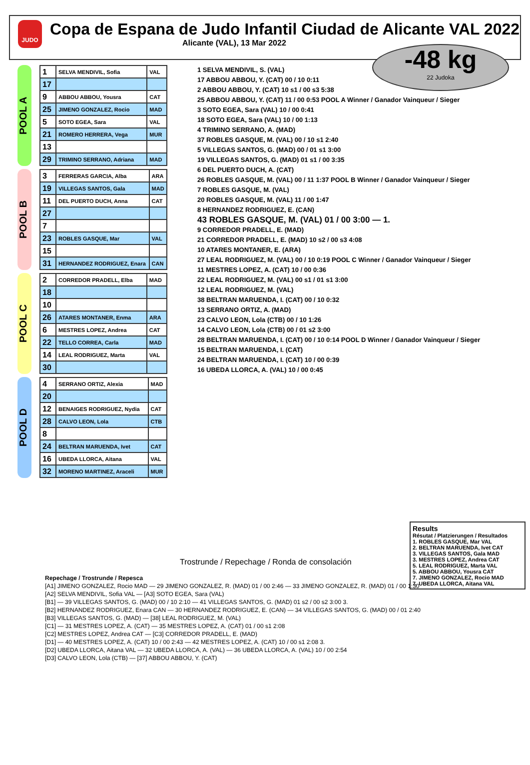JUDO
Copa de Espana de Judo Infantil Ciudad de Alicante VAL 2022
Alicante (VAL), 13 Mar 2022
-48 kg
22 Judoka
POOL A
| 1 | SELVA MENDIVIL, Sofia | VAL |
| 17 | | |
| 9 | ABBOU ABBOU, Yousra | CAT |
| 25 | JIMENO GONZALEZ, Rocio | MAD |
| 5 | SOTO EGEA, Sara | VAL |
| 21 | ROMERO HERRERA, Vega | MUR |
| 13 | | |
| 29 | TRIMINO SERRANO, Adriana | MAD |
POOL B
| 3 | FERRERAS GARCIA, Alba | ARA |
| 19 | VILLEGAS SANTOS, Gala | MAD |
| 11 | DEL PUERTO DUCH, Anna | CAT |
| 27 | | |
| 7 | | |
| 23 | ROBLES GASQUE, Mar | VAL |
| 15 | | |
| 31 | HERNANDEZ RODRIGUEZ, Enara | CAN |
POOL C
| 2 | CORREDOR PRADELL, Elba | MAD |
| 18 | | |
| 10 | | |
| 26 | ATARES MONTANER, Enma | ARA |
| 6 | MESTRES LOPEZ, Andrea | CAT |
| 22 | TELLO CORREA, Carla | MAD |
| 14 | LEAL RODRIGUEZ, Marta | VAL |
| 30 | | |
POOL D
| 4 | SERRANO ORTIZ, Alexia | MAD |
| 20 | | |
| 12 | BENAIGES RODRIGUEZ, Nydia | CAT |
| 28 | CALVO LEON, Lola | CTB |
| 8 | | |
| 24 | BELTRAN MARUENDA, Ivet | CAT |
| 16 | UBEDA LLORCA, Aitana | VAL |
| 32 | MORENO MARTINEZ, Araceli | MUR |
1 SELVA MENDIVIL, S. (VAL)
17 ABBOU ABBOU, Y. (CAT) 00 / 10 0:11
2 ABBOU ABBOU, Y. (CAT) 10 s1 / 00 s3 5:38
25 ABBOU ABBOU, Y. (CAT) 11 / 00 0:53 POOL A Winner / Ganador Vainqueur / Sieger
3 SOTO EGEA, Sara (VAL) 10 / 00 0:41
18 SOTO EGEA, Sara (VAL) 10 / 00 1:13
4 TRIMINO SERRANO, A. (MAD)
37 ROBLES GASQUE, M. (VAL) 00 / 10 s1 2:40
5 VILLEGAS SANTOS, G. (MAD) 00 / 01 s1 3:00
19 VILLEGAS SANTOS, G. (MAD) 01 s1 / 00 3:35
6 DEL PUERTO DUCH, A. (CAT)
26 ROBLES GASQUE, M. (VAL) 00 / 11 1:37 POOL B Winner / Ganador Vainqueur / Sieger
7 ROBLES GASQUE, M. (VAL)
20 ROBLES GASQUE, M. (VAL) 11 / 00 1:47
8 HERNANDEZ RODRIGUEZ, E. (CAN)
43 ROBLES GASQUE, M. (VAL) 01 / 00 3:00 — 1.
9 CORREDOR PRADELL, E. (MAD)
21 CORREDOR PRADELL, E. (MAD) 10 s2 / 00 s3 4:08
10 ATARES MONTANER, E. (ARA)
27 LEAL RODRIGUEZ, M. (VAL) 00 / 10 0:19 POOL C Winner / Ganador Vainqueur / Sieger
11 MESTRES LOPEZ, A. (CAT) 10 / 00 0:36
22 LEAL RODRIGUEZ, M. (VAL) 00 s1 / 01 s1 3:00
12 LEAL RODRIGUEZ, M. (VAL)
38 BELTRAN MARUENDA, I. (CAT) 00 / 10 0:32
13 SERRANO ORTIZ, A. (MAD)
23 CALVO LEON, Lola (CTB) 00 / 10 1:26
14 CALVO LEON, Lola (CTB) 00 / 01 s2 3:00
28 BELTRAN MARUENDA, I. (CAT) 00 / 10 0:14 POOL D Winner / Ganador Vainqueur / Sieger
15 BELTRAN MARUENDA, I. (CAT)
24 BELTRAN MARUENDA, I. (CAT) 10 / 00 0:39
16 UBEDA LLORCA, A. (VAL) 10 / 00 0:45
Results
Résutat / Platzierungen / Resultados
1. ROBLES GASQUE, Mar VAL
2. BELTRAN MARUENDA, Ivet CAT
3. VILLEGAS SANTOS, Gala MAD
3. MESTRES LOPEZ, Andrea CAT
5. LEAL RODRIGUEZ, Marta VAL
5. ABBOU ABBOU, Yousra CAT
7. JIMENO GONZALEZ, Rocio MAD
7. UBEDA LLORCA, Aitana VAL
Trostrunde / Repechage / Ronda de consolación
Repechage / Trostrunde / Repesca
[A1] JIMENO GONZALEZ, Rocio MAD — 29 JIMENO GONZALEZ, R. (MAD) 01 / 00 2:46 — 33 JIMENO GONZALEZ, R. (MAD) 01 / 00 1:30
[A2] SELVA MENDIVIL, Sofia VAL — [A3] SOTO EGEA, Sara (VAL)
[B1] — 39 VILLEGAS SANTOS, G. (MAD) 00 / 10 2:10 — 41 VILLEGAS SANTOS, G. (MAD) 01 s2 / 00 s2 3:00 3.
[B2] HERNANDEZ RODRIGUEZ, Enara CAN — 30 HERNANDEZ RODRIGUEZ, E. (CAN) — 34 VILLEGAS SANTOS, G. (MAD) 00 / 01 2:40
[B3] VILLEGAS SANTOS, G. (MAD) — [38] LEAL RODRIGUEZ, M. (VAL)
[C1] — 31 MESTRES LOPEZ, A. (CAT) — 35 MESTRES LOPEZ, A. (CAT) 01 / 00 s1 2:08
[C2] MESTRES LOPEZ, Andrea CAT — [C3] CORREDOR PRADELL, E. (MAD)
[D1] — 40 MESTRES LOPEZ, A. (CAT) 10 / 00 2:43 — 42 MESTRES LOPEZ, A. (CAT) 10 / 00 s1 2:08 3.
[D2] UBEDA LLORCA, Aitana VAL — 32 UBEDA LLORCA, A. (VAL) — 36 UBEDA LLORCA, A. (VAL) 10 / 00 2:54
[D3] CALVO LEON, Lola (CTB) — [37] ABBOU ABBOU, Y. (CAT)